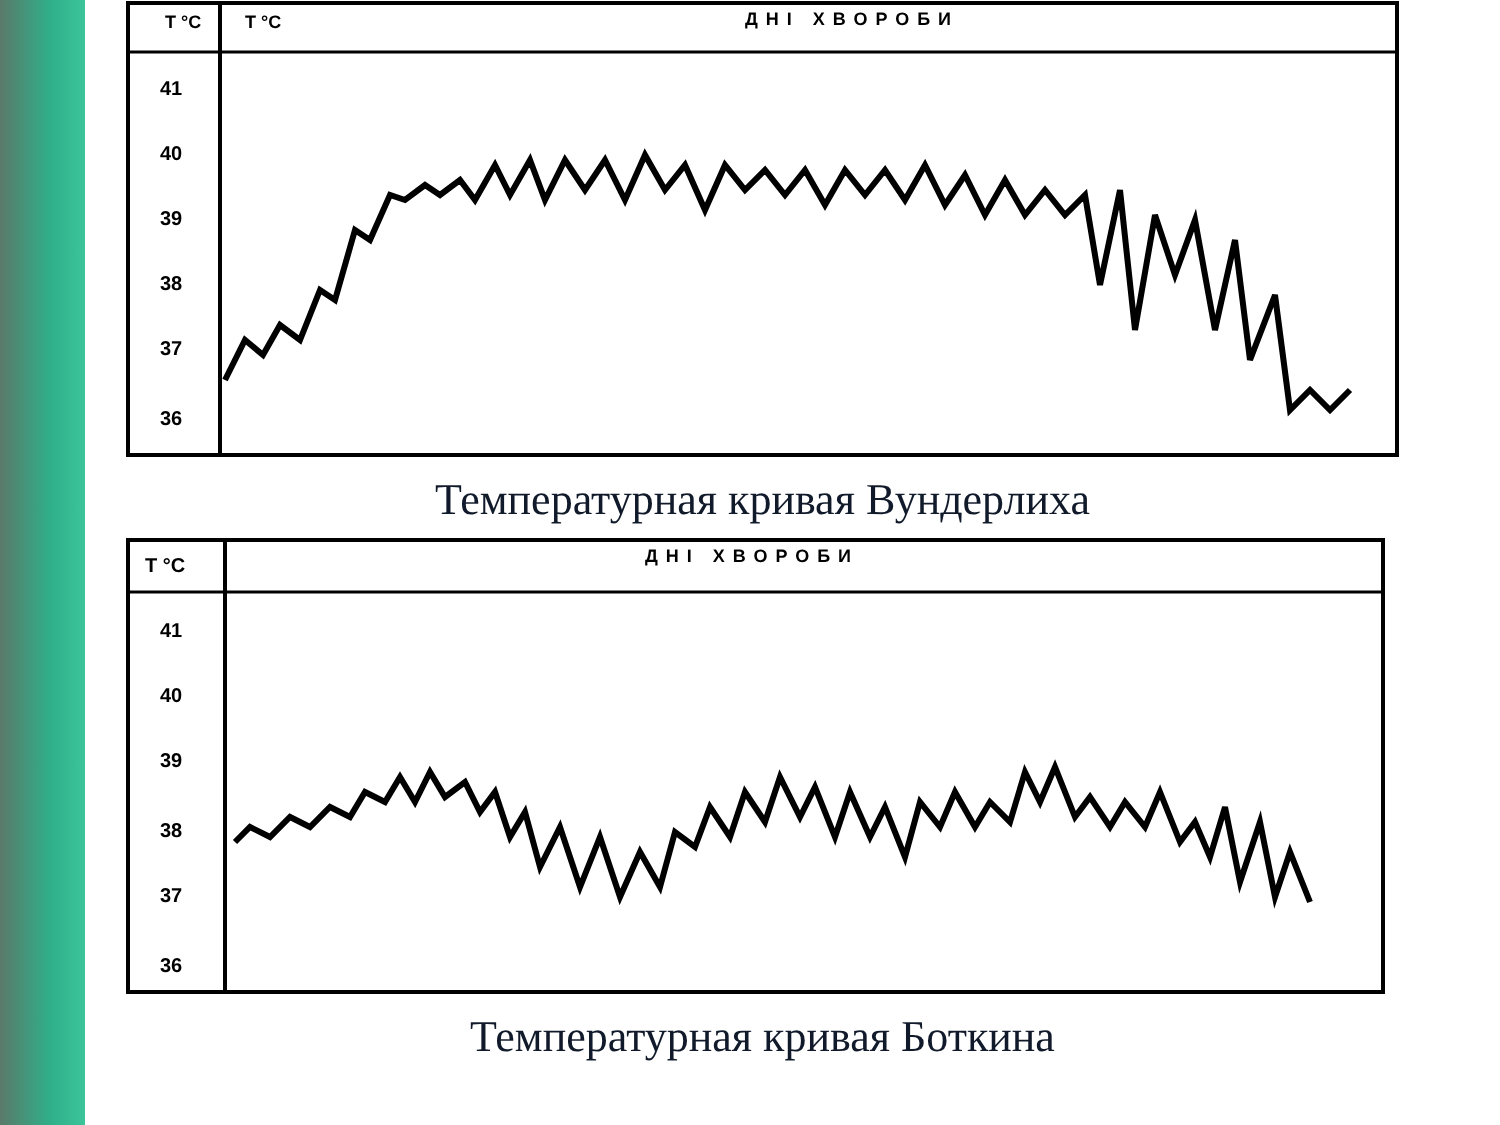Т °С
Т °С
ДНІ ХВОРОБИ
41
40
39
38
37
36
Температурная кривая Вундерлиха
Т °С
ДНІ ХВОРОБИ
41
40
39
38
37
36
Температурная кривая Боткина